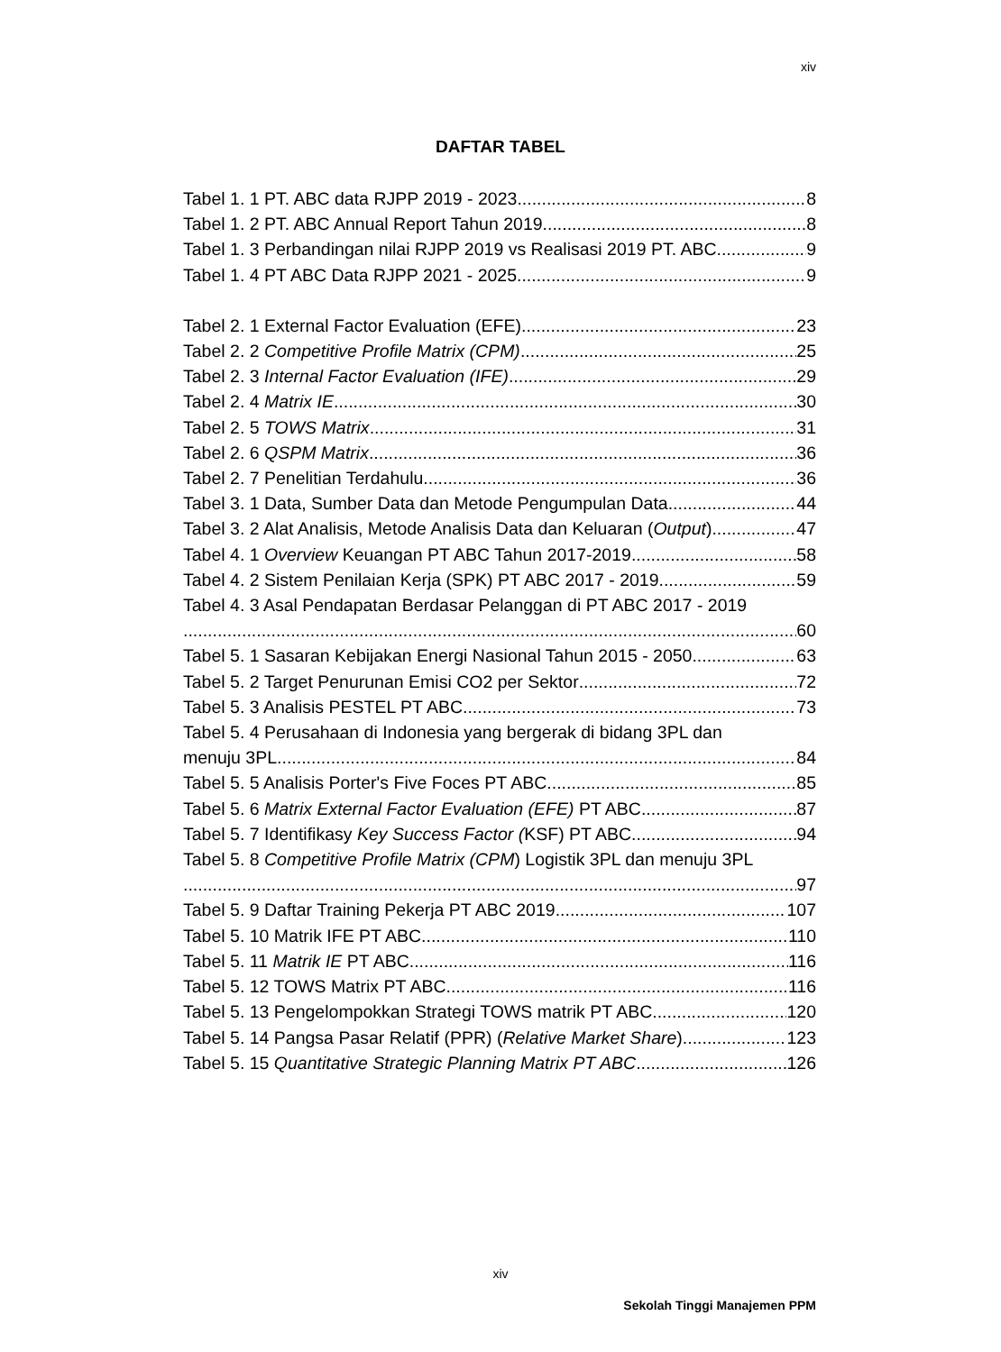xiv
DAFTAR TABEL
Tabel 1. 1 PT. ABC data RJPP 2019 - 2023 8
Tabel 1. 2 PT. ABC Annual Report Tahun 2019 8
Tabel 1. 3 Perbandingan nilai RJPP 2019 vs Realisasi 2019 PT. ABC 9
Tabel 1. 4 PT ABC Data RJPP 2021 - 2025 9
Tabel 2. 1 External Factor Evaluation (EFE) 23
Tabel 2. 2 Competitive Profile Matrix (CPM) 25
Tabel 2. 3 Internal Factor Evaluation (IFE) 29
Tabel 2. 4 Matrix IE 30
Tabel 2. 5 TOWS Matrix 31
Tabel 2. 6 QSPM Matrix 36
Tabel 2. 7 Penelitian Terdahulu 36
Tabel 3. 1 Data, Sumber Data dan Metode Pengumpulan Data 44
Tabel 3. 2 Alat Analisis, Metode Analisis Data dan Keluaran (Output) 47
Tabel 4. 1 Overview Keuangan PT ABC Tahun 2017-2019 58
Tabel 4. 2 Sistem Penilaian Kerja (SPK) PT ABC 2017 - 2019 59
Tabel 4. 3 Asal Pendapatan Berdasar Pelanggan di PT ABC 2017 - 2019
60
Tabel 5. 1 Sasaran Kebijakan Energi Nasional Tahun 2015 - 2050 63
Tabel 5. 2 Target Penurunan Emisi CO2 per Sektor 72
Tabel 5. 3 Analisis PESTEL PT ABC 73
Tabel 5. 4 Perusahaan di Indonesia yang bergerak di bidang 3PL dan
menuju 3PL 84
Tabel 5. 5 Analisis Porter's Five Foces PT ABC 85
Tabel 5. 6 Matrix External Factor Evaluation (EFE) PT ABC 87
Tabel 5. 7 Identifikasy Key Success Factor (KSF) PT ABC 94
Tabel 5. 8 Competitive Profile Matrix (CPM) Logistik 3PL dan menuju 3PL
97
Tabel 5. 9 Daftar Training Pekerja PT ABC 2019 107
Tabel 5. 10 Matrik IFE PT ABC 110
Tabel 5. 11 Matrik IE PT ABC 116
Tabel 5. 12 TOWS Matrix PT ABC 116
Tabel 5. 13 Pengelompokkan Strategi TOWS matrik PT ABC 120
Tabel 5. 14 Pangsa Pasar Relatif (PPR) (Relative Market Share) 123
Tabel 5. 15 Quantitative Strategic Planning Matrix PT ABC 126
xiv
Sekolah Tinggi Manajemen PPM